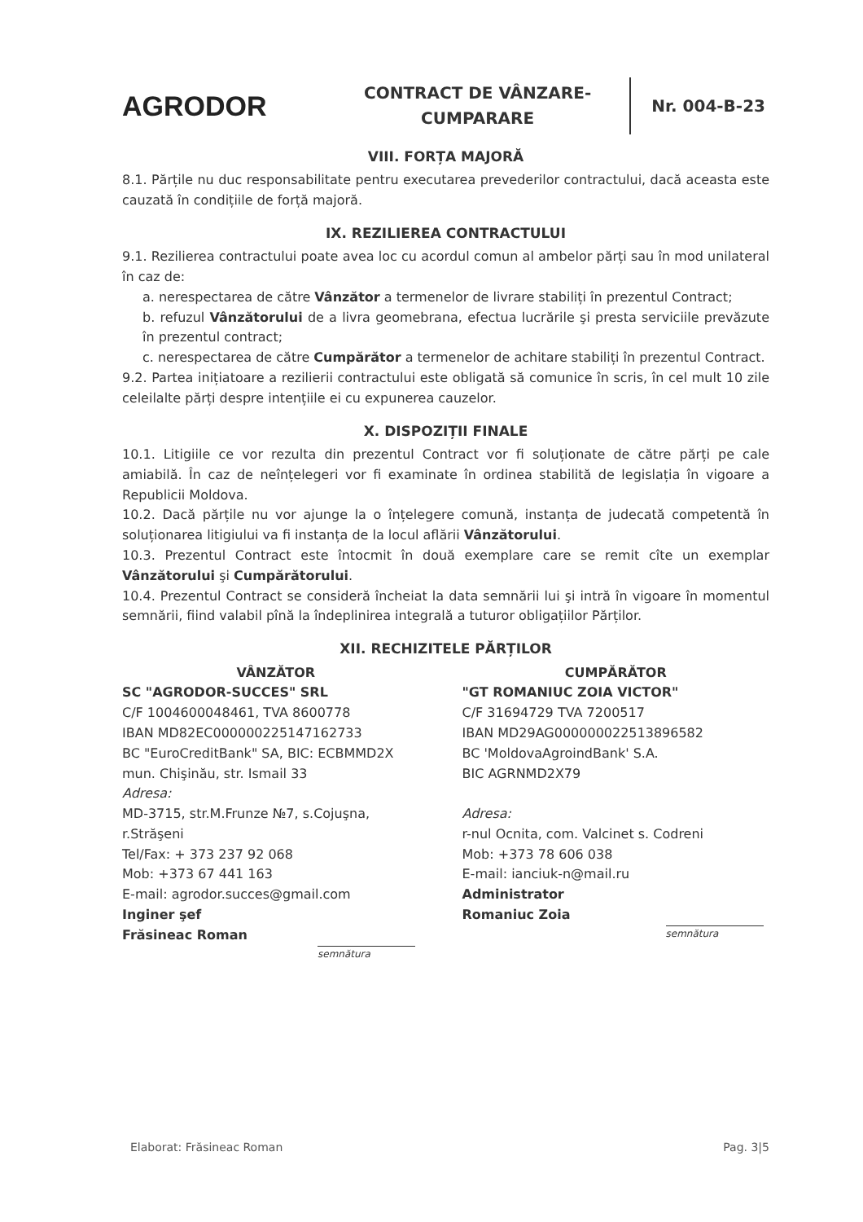AGRODOR
CONTRACT DE VÂNZARE-CUMPARARE
Nr. 004-B-23
VIII. FORȚA MAJORĂ
8.1. Părțile nu duc responsabilitate pentru executarea prevederilor contractului, dacă aceasta este cauzată în condițiile de forță majoră.
IX. REZILIEREA CONTRACTULUI
9.1. Rezilierea contractului poate avea loc cu acordul comun al ambelor părți sau în mod unilateral în caz de:
a. nerespectarea de către Vânzător a termenelor de livrare stabiliți în prezentul Contract;
b. refuzul Vânzătorului de a livra geomebrana, efectua lucrările şi presta serviciile prevăzute în prezentul contract;
c. nerespectarea de către Cumpărător a termenelor de achitare stabiliți în prezentul Contract.
9.2. Partea inițiatoare a rezilierii contractului este obligată să comunice în scris, în cel mult 10 zile celeilalte părți despre intențiile ei cu expunerea cauzelor.
X. DISPOZIȚII FINALE
10.1. Litigiile ce vor rezulta din prezentul Contract vor fi soluționate de către părți pe cale amiabilă. În caz de neînțelegeri vor fi examinate în ordinea stabilită de legislația în vigoare a Republicii Moldova.
10.2. Dacă părțile nu vor ajunge la o înțelegere comună, instanța de judecată competentă în soluționarea litigiului va fi instanța de la locul aflării Vânzătorului.
10.3. Prezentul Contract este întocmit în două exemplare care se remit cîte un exemplar Vânzătorului şi Cumpărătorului.
10.4. Prezentul Contract se consideră încheiat la data semnării lui şi intră în vigoare în momentul semnării, fiind valabil pînă la îndeplinirea integrală a tuturor obligațiilor Părților.
XII. RECHIZITELE PĂRȚILOR
VÂNZĂTOR
SC "AGRODOR-SUCCES" SRL
C/F 1004600048461, TVA 8600778
IBAN MD82EC000000225147162733
BC "EuroCreditBank" SA, BIC: ECBMMD2X
mun. Chişinău, str. Ismail 33
Adresa:
MD-3715, str.M.Frunze №7, s.Cojuşna, r.Străşeni
Tel/Fax: + 373 237 92 068
Mob: +373 67 441 163
E-mail: agrodor.succes@gmail.com
Inginer şef
Frăsineac Roman
semnătura
CUMPĂRĂTOR
"GT ROMANIUC ZOIA VICTOR"
C/F 31694729 TVA 7200517
IBAN MD29AG000000022513896582
BC 'MoldovaAgroindBank' S.A.
BIC AGRNMD2X79
Adresa:
r-nul Ocnita, com. Valcinet s. Codreni
Mob: +373 78 606 038
E-mail: ianciuk-n@mail.ru
Administrator
Romaniuc Zoia
semnătura
Elaborat: Frăsineac Roman Pag. 3|5